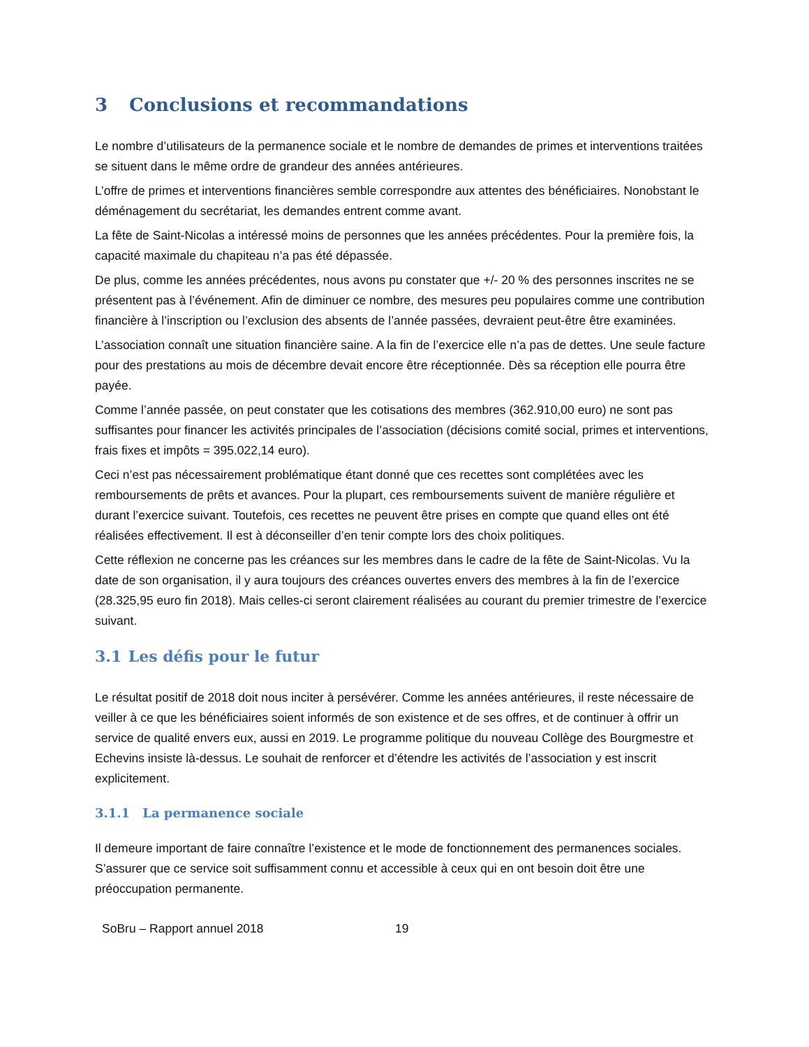3 Conclusions et recommandations
Le nombre d’utilisateurs de la permanence sociale et le nombre de demandes de primes et interventions traitées se situent dans le même ordre de grandeur des années antérieures.
L’offre de primes et interventions financières semble correspondre aux attentes des bénéficiaires. Nonobstant le déménagement du secrétariat, les demandes entrent comme avant.
La fête de Saint-Nicolas a intéressé moins de personnes que les années précédentes. Pour la première fois, la capacité maximale du chapiteau n’a pas été dépassée.
De plus, comme les années précédentes, nous avons pu constater que +/- 20 % des personnes inscrites ne se présentent pas à l’événement. Afin de diminuer ce nombre, des mesures peu populaires comme une contribution financière à l’inscription ou l’exclusion des absents de l’année passées, devraient peut-être être examinées.
L’association connaît une situation financière saine. A la fin de l’exercice elle n’a pas de dettes. Une seule facture pour des prestations au mois de décembre devait encore être réceptionnée. Dès sa réception elle pourra être payée.
Comme l’année passée, on peut constater que les cotisations des membres (362.910,00 euro) ne sont pas suffisantes pour financer les activités principales de l’association (décisions comité social, primes et interventions, frais fixes et impôts = 395.022,14 euro).
Ceci n’est pas nécessairement problématique étant donné que ces recettes sont complétées avec les remboursements de prêts et avances. Pour la plupart, ces remboursements suivent de manière régulière et durant l’exercice suivant. Toutefois, ces recettes ne peuvent être prises en compte que quand elles ont été réalisées effectivement. Il est à déconseiller d’en tenir compte lors des choix politiques.
Cette réflexion ne concerne pas les créances sur les membres dans le cadre de la fête de Saint-Nicolas. Vu la date de son organisation, il y aura toujours des créances ouvertes envers des membres à la fin de l’exercice (28.325,95 euro fin 2018). Mais celles-ci seront clairement réalisées au courant du premier trimestre de l’exercice suivant.
3.1 Les défis pour le futur
Le résultat positif de 2018 doit nous inciter à persévérer. Comme les années antérieures, il reste nécessaire de veiller à ce que les bénéficiaires soient informés de son existence et de ses offres, et de continuer à offrir un service de qualité envers eux, aussi en 2019. Le programme politique du nouveau Collège des Bourgmestre et Echevins insiste là-dessus. Le souhait de renforcer et d’étendre les activités de l’association y est inscrit explicitement.
3.1.1 La permanence sociale
Il demeure important de faire connaître l’existence et le mode de fonctionnement des permanences sociales. S’assurer que ce service soit suffisamment connu et accessible à ceux qui en ont besoin doit être une préoccupation permanente.
SoBru – Rapport annuel 2018 19